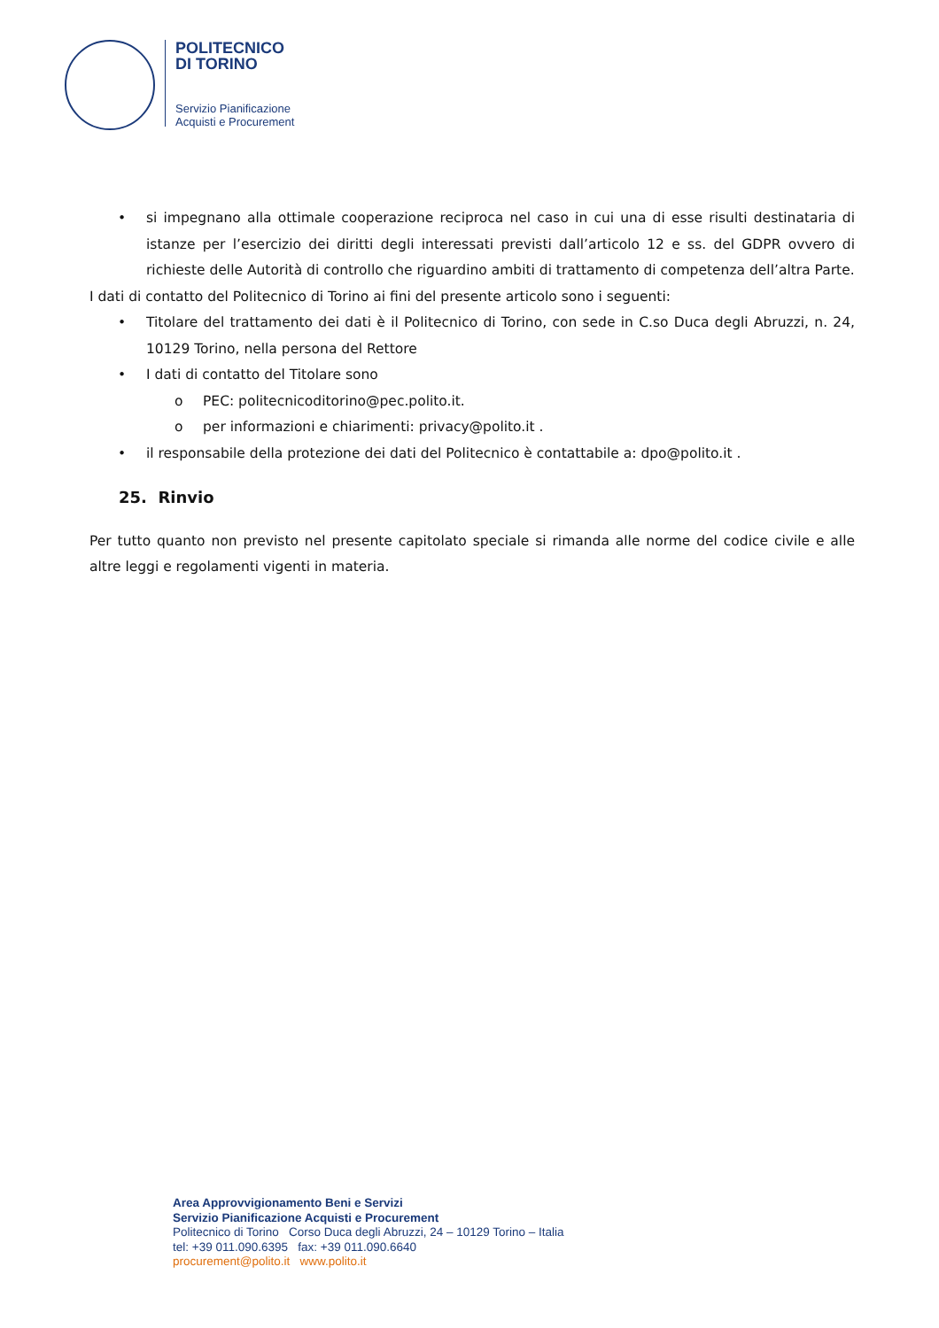POLITECNICO
DI TORINO
Servizio Pianificazione
Acquisti e Procurement
• si impegnano alla ottimale cooperazione reciproca nel caso in cui una di esse risulti destinataria di istanze per l’esercizio dei diritti degli interessati previsti dall’articolo 12 e ss. del GDPR ovvero di richieste delle Autorità di controllo che riguardino ambiti di trattamento di competenza dell’altra Parte.
I dati di contatto del Politecnico di Torino ai fini del presente articolo sono i seguenti:
• Titolare del trattamento dei dati è il Politecnico di Torino, con sede in C.so Duca degli Abruzzi, n. 24, 10129 Torino, nella persona del Rettore
• I dati di contatto del Titolare sono
o PEC: politecnicoditorino@pec.polito.it.
o per informazioni e chiarimenti: privacy@polito.it .
• il responsabile della protezione dei dati del Politecnico è contattabile a: dpo@polito.it .
25. Rinvio
Per tutto quanto non previsto nel presente capitolato speciale si rimanda alle norme del codice civile e alle altre leggi e regolamenti vigenti in materia.
Area Approvvigionamento Beni e Servizi
Servizio Pianificazione Acquisti e Procurement
Politecnico di Torino Corso Duca degli Abruzzi, 24 – 10129 Torino – Italia
tel: +39 011.090.6395 fax: +39 011.090.6640
procurement@polito.it www.polito.it